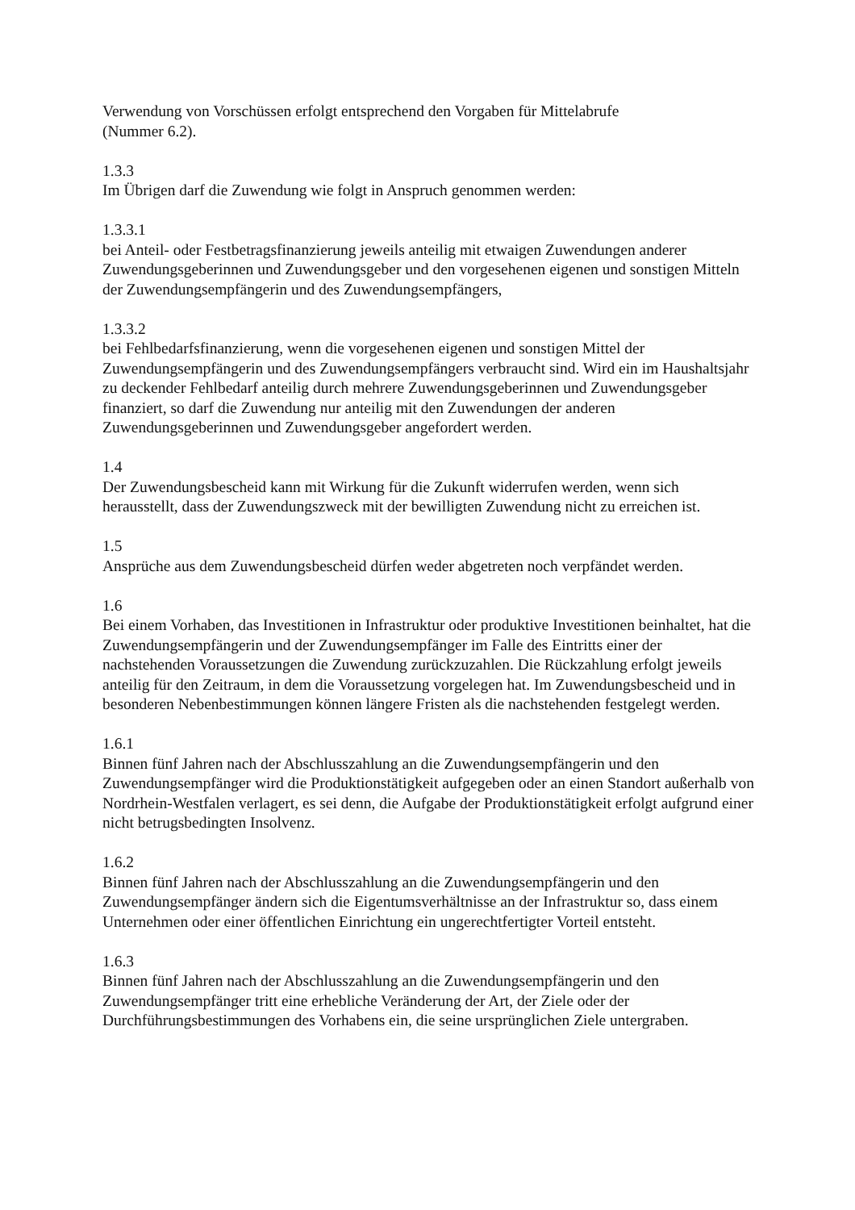Verwendung von Vorschüssen erfolgt entsprechend den Vorgaben für Mittelabrufe
(Nummer 6.2).
1.3.3
Im Übrigen darf die Zuwendung wie folgt in Anspruch genommen werden:
1.3.3.1
bei Anteil- oder Festbetragsfinanzierung jeweils anteilig mit etwaigen Zuwendungen anderer Zuwendungsgeberinnen und Zuwendungsgeber und den vorgesehenen eigenen und sonstigen Mitteln der Zuwendungsempfängerin und des Zuwendungsempfängers,
1.3.3.2
bei Fehlbedarfsfinanzierung, wenn die vorgesehenen eigenen und sonstigen Mittel der Zuwendungsempfängerin und des Zuwendungsempfängers verbraucht sind. Wird ein im Haushaltsjahr zu deckender Fehlbedarf anteilig durch mehrere Zuwendungsgeberinnen und Zuwendungsgeber finanziert, so darf die Zuwendung nur anteilig mit den Zuwendungen der anderen Zuwendungsgeberinnen und Zuwendungsgeber angefordert werden.
1.4
Der Zuwendungsbescheid kann mit Wirkung für die Zukunft widerrufen werden, wenn sich herausstellt, dass der Zuwendungszweck mit der bewilligten Zuwendung nicht zu erreichen ist.
1.5
Ansprüche aus dem Zuwendungsbescheid dürfen weder abgetreten noch verpfändet werden.
1.6
Bei einem Vorhaben, das Investitionen in Infrastruktur oder produktive Investitionen beinhaltet, hat die Zuwendungsempfängerin und der Zuwendungsempfänger im Falle des Eintritts einer der nachstehenden Voraussetzungen die Zuwendung zurückzuzahlen. Die Rückzahlung erfolgt jeweils anteilig für den Zeitraum, in dem die Voraussetzung vorgelegen hat. Im Zuwendungsbescheid und in besonderen Nebenbestimmungen können längere Fristen als die nachstehenden festgelegt werden.
1.6.1
Binnen fünf Jahren nach der Abschlusszahlung an die Zuwendungsempfängerin und den Zuwendungsempfänger wird die Produktionstätigkeit aufgegeben oder an einen Standort außerhalb von Nordrhein-Westfalen verlagert, es sei denn, die Aufgabe der Produktionstätigkeit erfolgt aufgrund einer nicht betrugsbedingten Insolvenz.
1.6.2
Binnen fünf Jahren nach der Abschlusszahlung an die Zuwendungsempfängerin und den Zuwendungsempfänger ändern sich die Eigentumsverhältnisse an der Infrastruktur so, dass einem Unternehmen oder einer öffentlichen Einrichtung ein ungerechtfertigter Vorteil entsteht.
1.6.3
Binnen fünf Jahren nach der Abschlusszahlung an die Zuwendungsempfängerin und den Zuwendungsempfänger tritt eine erhebliche Veränderung der Art, der Ziele oder der Durchführungsbestimmungen des Vorhabens ein, die seine ursprünglichen Ziele untergraben.